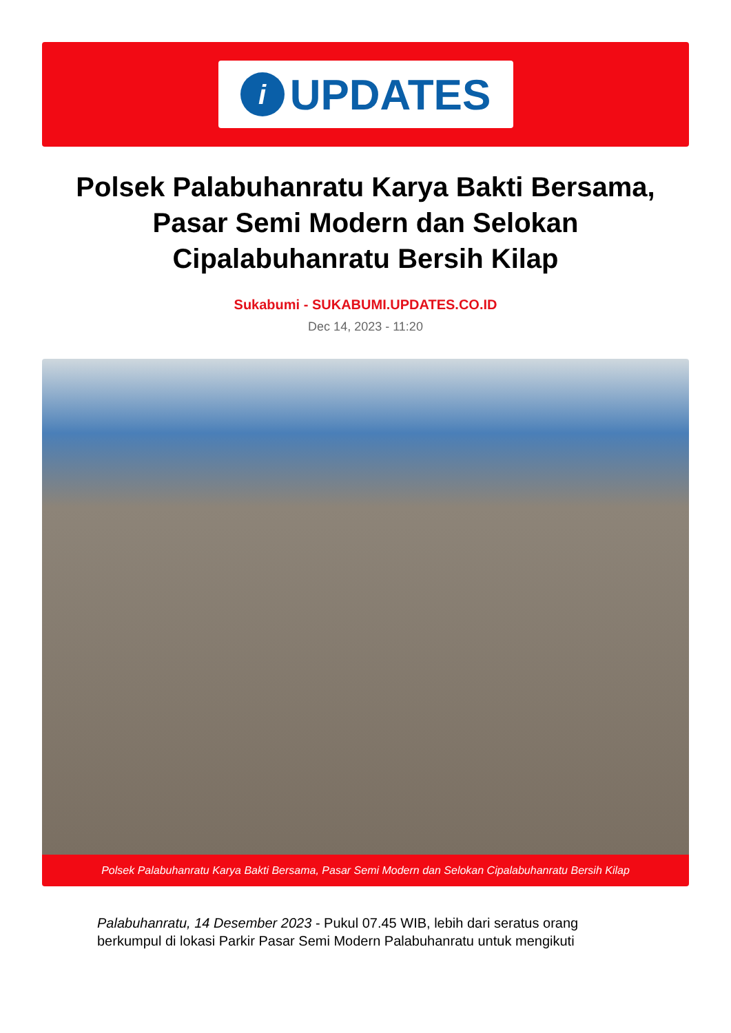i
UPDATES
Polsek Palabuhanratu Karya Bakti Bersama, Pasar Semi Modern dan Selokan Cipalabuhanratu Bersih Kilap
Sukabumi - SUKABUMI.UPDATES.CO.ID
Dec 14, 2023 - 11:20
Polsek Palabuhanratu Karya Bakti Bersama, Pasar Semi Modern dan Selokan Cipalabuhanratu Bersih Kilap
Palabuhanratu, 14 Desember 2023 - Pukul 07.45 WIB, lebih dari seratus orang berkumpul di lokasi Parkir Pasar Semi Modern Palabuhanratu untuk mengikuti